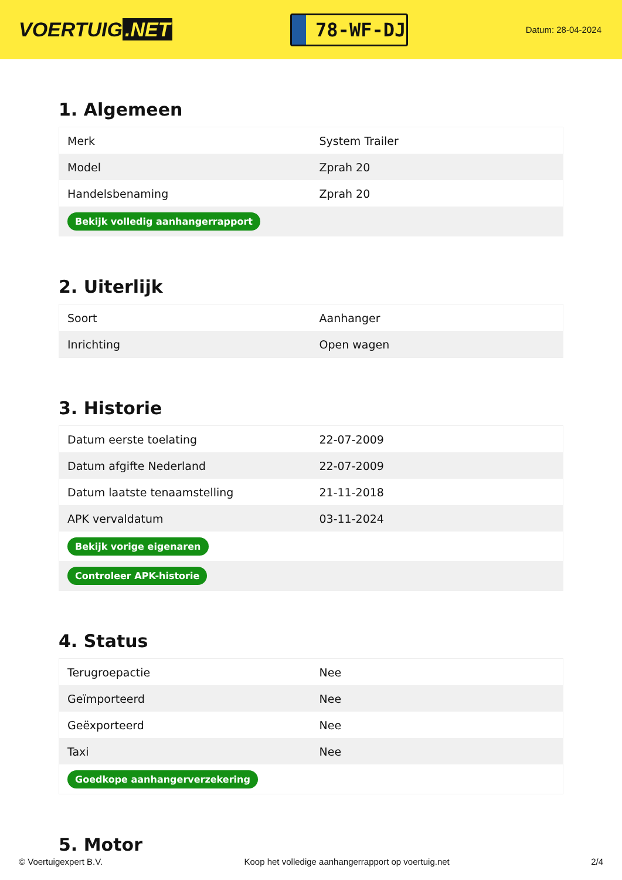VOERTUIG.NET
78-WF-DJ
Datum: 28-04-2024
1. Algemeen
| Merk | System Trailer |
| Model | Zprah 20 |
| Handelsbenaming | Zprah 20 |
| Bekijk volledig aanhangerrapport | |
2. Uiterlijk
| Soort | Aanhanger |
| Inrichting | Open wagen |
3. Historie
| Datum eerste toelating | 22-07-2009 |
| Datum afgifte Nederland | 22-07-2009 |
| Datum laatste tenaamstelling | 21-11-2018 |
| APK vervaldatum | 03-11-2024 |
| Bekijk vorige eigenaren | |
| Controleer APK-historie | |
4. Status
| Terugroepactie | Nee |
| Geïmporteerd | Nee |
| Geëxporteerd | Nee |
| Taxi | Nee |
| Goedkope aanhangerverzekering | |
5. Motor
© Voertuigexpert B.V. Koop het volledige aanhangerrapport op voertuig.net 2/4